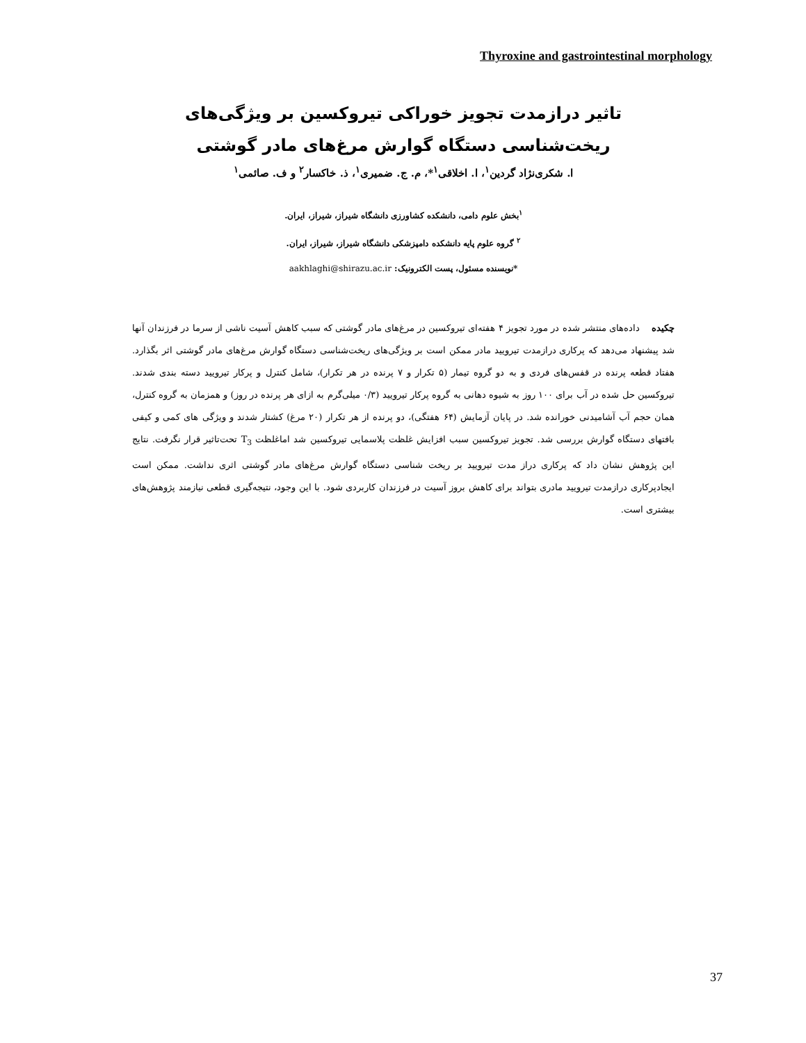Thyroxine and gastrointestinal morphology
تاثیر درازمدت تجویز خوراکی تیروکسین بر ویژگی‌های ریخت‌شناسی دستگاه گوارش مرغ‌های مادر گوشتی
ا. شکری‌نژاد گردین<sup>۱</sup>، ا. اخلاقی<sup>۱</sup>*، م. ج. ضمیری<sup>۱</sup>، ذ. خاکسار<sup>۲</sup> و ف. صائمی<sup>۱</sup>
<sup>۱</sup> بخش علوم دامی، دانشکده کشاورزی دانشگاه شیراز، شیراز، ایران.
<sup>۲</sup> گروه علوم پایه دانشکده دامپزشکی دانشگاه شیراز، شیراز، ایران.
*نویسنده مسئول، پست الکترونیک: aakhlaghi@shirazu.ac.ir
چکیده داده‌های منتشر شده در مورد تجویز ۴ هفته‌ای تیروکسین در مرغ‌های مادر گوشتی که سبب کاهش آسیت ناشی از سرما در فرزندان آنها شد پیشنهاد می‌دهد که پرکاری درازمدت تیرویید مادر ممکن است بر ویژگی‌های ریخت‌شناسی دستگاه گوارش مرغ‌های مادر گوشتی اثر بگذارد. هفتاد قطعه پرنده در قفس‌های فردی و به دو گروه تیمار (۵ تکرار و ۷ پرنده در هر تکرار)، شامل کنترل و پرکار تیرویید دسته بندی شدند. تیروکسین حل شده در آب برای ۱۰۰ روز به شیوه دهانی به گروه پرکار تیرویید (۰/۳ میلی‌گرم به ازای هر پرنده در روز) و همزمان به گروه کنترل، همان حجم آب آشامیدنی خورانده شد. در پایان آزمایش (۶۴ هفتگی)، دو پرنده از هر تکرار (۲۰ مرغ) کشتار شدند و ویژگی های کمی و کیفی بافتهای دستگاه گوارش بررسی شد. تجویز تیروکسین سبب افزایش غلظت پلاسمایی تیروکسین شد اماغلظت T<sub>3</sub> تحت‌تاثیر قرار نگرفت. نتایج این پژوهش نشان داد که پرکاری دراز مدت تیرویید بر ریخت شناسی دستگاه گوارش مرغ‌های مادر گوشتی اثری نداشت. ممکن است ایجادپرکاری درازمدت تیرویید مادری بتواند برای کاهش بروز آسیت در فرزندان کاربردی شود. با این وجود، نتیجه‌گیری قطعی نیازمند پژوهش‌های بیشتری است.
37